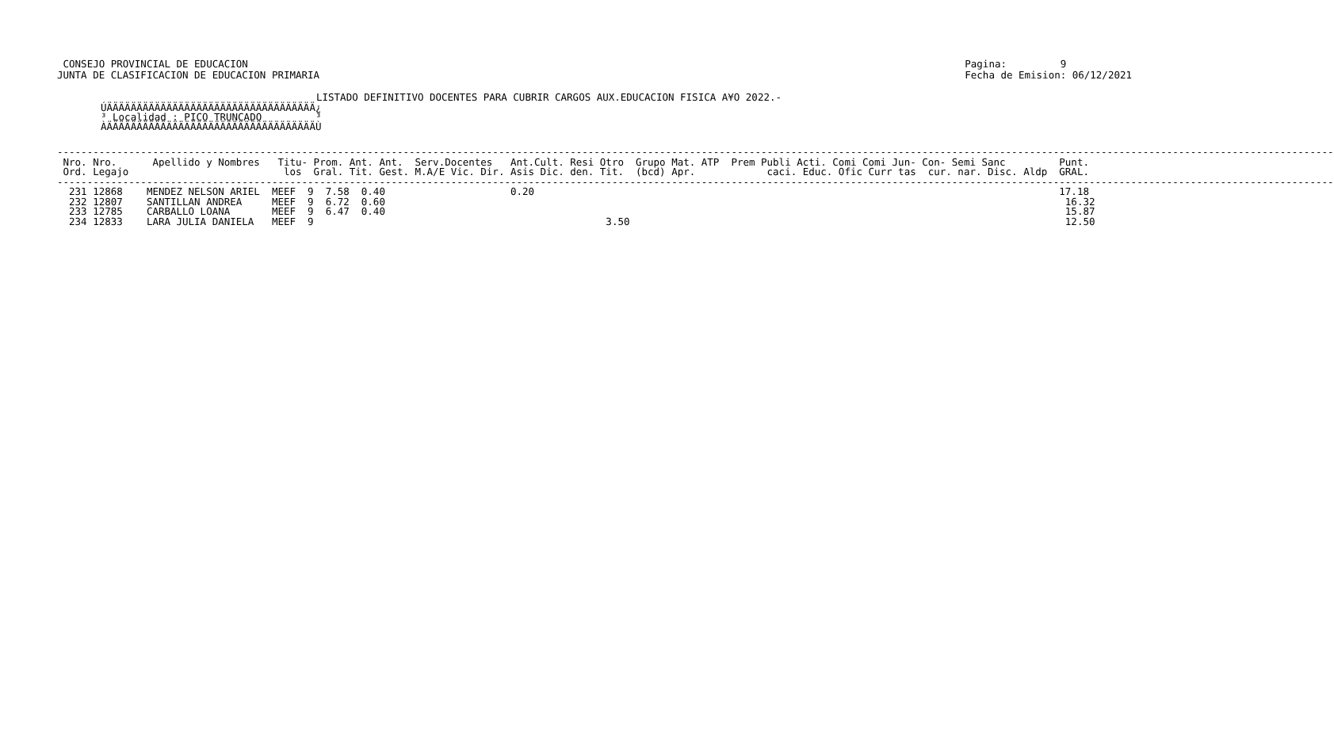CONSEJO PROVINCIAL DE EDUCACION
JUNTA DE CLASIFICACION DE EDUCACION PRIMARIA
Pagina: 9
Fecha de Emision: 06/12/2021
LISTADO DEFINITIVO DOCENTES PARA CUBRIR CARGOS AUX.EDUCACION FISICA A¥O 2022.-
ÚÄÄÄÄÄÄÄÄÄÄÄÄÄÄÄÄÄÄÄÄÄÄÄÄÄÄÄÄÄÄÄÄÄÄÄ¿ ³ Localidad : PICO TRUNCADO ³ ÀÄÄÄÄÄÄÄÄÄÄÄÄÄÄÄÄÄÄÄÄÄÄÄÄÄÄÄÄÄÄÄÄÄÄÄÙ
----------------------------------------------------------------------------------------------------------------------------------------------------------------------------------------------------------------------
 Nro. Nro.      Apellido y Nombres   Titu- Prom. Ant. Ant.  Serv.Docentes   Ant.Cult. Resi Otro  Grupo Mat. ATP  Prem Publi Acti. Comi Comi Jun- Con- Semi Sanc         Punt.
 Ord. Legajo                          los  Gral. Tit. Gest. M.A/E Vic. Dir. Asis Dic. den. Tit.  (bcd) Apr.            caci. Educ. Ofic Curr tas  cur. nar. Disc. Aldp  GRAL.
----------------------------------------------------------------------------------------------------------------------------------------------------------------------------------------------------------------------
  231 12868    MENDEZ NELSON ARIEL  MEEF  9  7.58  0.40                     0.20                                                                                        17.18
  232 12807    SANTILLAN ANDREA     MEEF  9  6.72  0.60                                                                                                                  16.32
  233 12785    CARBALLO LOANA       MEEF  9  6.47  0.40                                                                                                                  15.87
  234 12833    LARA JULIA DANIELA   MEEF  9                                                 3.50                                                                         12.50